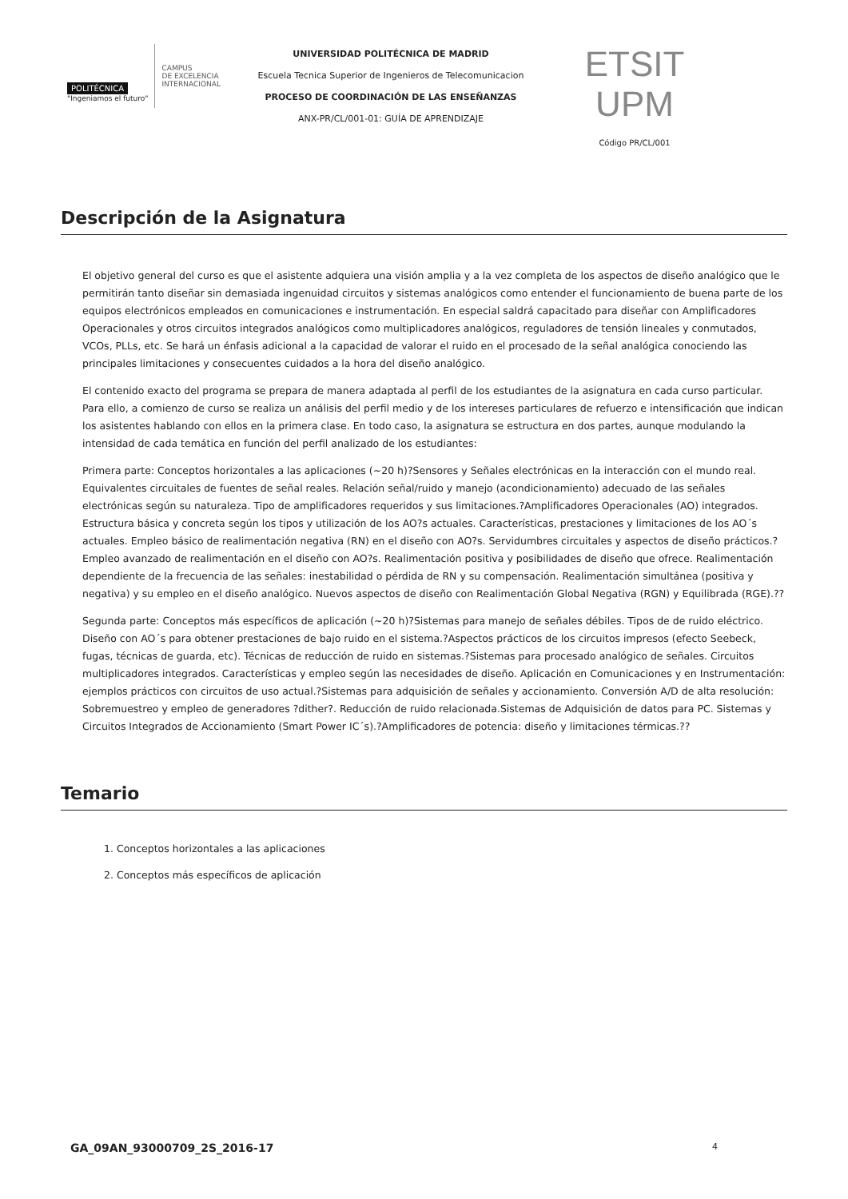POLITÉCNICA
"Ingeniamos el futuro"
CAMPUS
DE EXCELENCIA
INTERNACIONAL
UNIVERSIDAD POLITÉCNICA DE MADRID
Escuela Tecnica Superior de Ingenieros de Telecomunicacion
PROCESO DE COORDINACIÓN DE LAS ENSEÑANZAS
ANX-PR/CL/001-01: GUÍA DE APRENDIZAJE
ETSIT UPM
Código PR/CL/001
Descripción de la Asignatura
El objetivo general del curso es que el asistente adquiera una visión amplia y a la vez completa de los aspectos de diseño analógico que le permitirán tanto diseñar sin demasiada ingenuidad circuitos y sistemas analógicos como entender el funcionamiento de buena parte de los equipos electrónicos empleados en comunicaciones e instrumentación. En especial saldrá capacitado para diseñar con Amplificadores Operacionales y otros circuitos integrados analógicos como multiplicadores analógicos, reguladores de tensión lineales y conmutados, VCOs, PLLs, etc. Se hará un énfasis adicional a la capacidad de valorar el ruido en el procesado de la señal analógica conociendo las principales limitaciones y consecuentes cuidados a la hora del diseño analógico.
El contenido exacto del programa se prepara de manera adaptada al perfil de los estudiantes de la asignatura en cada curso particular. Para ello, a comienzo de curso se realiza un análisis del perfil medio y de los intereses particulares de refuerzo e intensificación que indican los asistentes hablando con ellos en la primera clase. En todo caso, la asignatura se estructura en dos partes, aunque modulando la intensidad de cada temática en función del perfil analizado de los estudiantes:
Primera parte: Conceptos horizontales a las aplicaciones (~20 h)?Sensores y Señales electrónicas en la interacción con el mundo real. Equivalentes circuitales de fuentes de señal reales. Relación señal/ruido y manejo (acondicionamiento) adecuado de las señales electrónicas según su naturaleza. Tipo de amplificadores requeridos y sus limitaciones.?Amplificadores Operacionales (AO) integrados. Estructura básica y concreta según los tipos y utilización de los AO?s actuales. Características, prestaciones y limitaciones de los AO´s actuales. Empleo básico de realimentación negativa (RN) en el diseño con AO?s. Servidumbres circuitales y aspectos de diseño prácticos.?Empleo avanzado de realimentación en el diseño con AO?s. Realimentación positiva y posibilidades de diseño que ofrece. Realimentación dependiente de la frecuencia de las señales: inestabilidad o pérdida de RN y su compensación. Realimentación simultánea (positiva y negativa) y su empleo en el diseño analógico. Nuevos aspectos de diseño con Realimentación Global Negativa (RGN) y Equilibrada (RGE).??
Segunda parte: Conceptos más específicos de aplicación (~20 h)?Sistemas para manejo de señales débiles. Tipos de de ruido eléctrico. Diseño con AO´s para obtener prestaciones de bajo ruido en el sistema.?Aspectos prácticos de los circuitos impresos (efecto Seebeck, fugas, técnicas de guarda, etc). Técnicas de reducción de ruido en sistemas.?Sistemas para procesado analógico de señales. Circuitos multiplicadores integrados. Características y empleo según las necesidades de diseño. Aplicación en Comunicaciones y en Instrumentación: ejemplos prácticos con circuitos de uso actual.?Sistemas para adquisición de señales y accionamiento. Conversión A/D de alta resolución: Sobremuestreo y empleo de generadores ?dither?. Reducción de ruido relacionada.Sistemas de Adquisición de datos para PC. Sistemas y Circuitos Integrados de Accionamiento (Smart Power IC´s).?Amplificadores de potencia: diseño y limitaciones térmicas.??
Temario
1. Conceptos horizontales a las aplicaciones
2. Conceptos más específicos de aplicación
GA_09AN_93000709_2S_2016-17 4